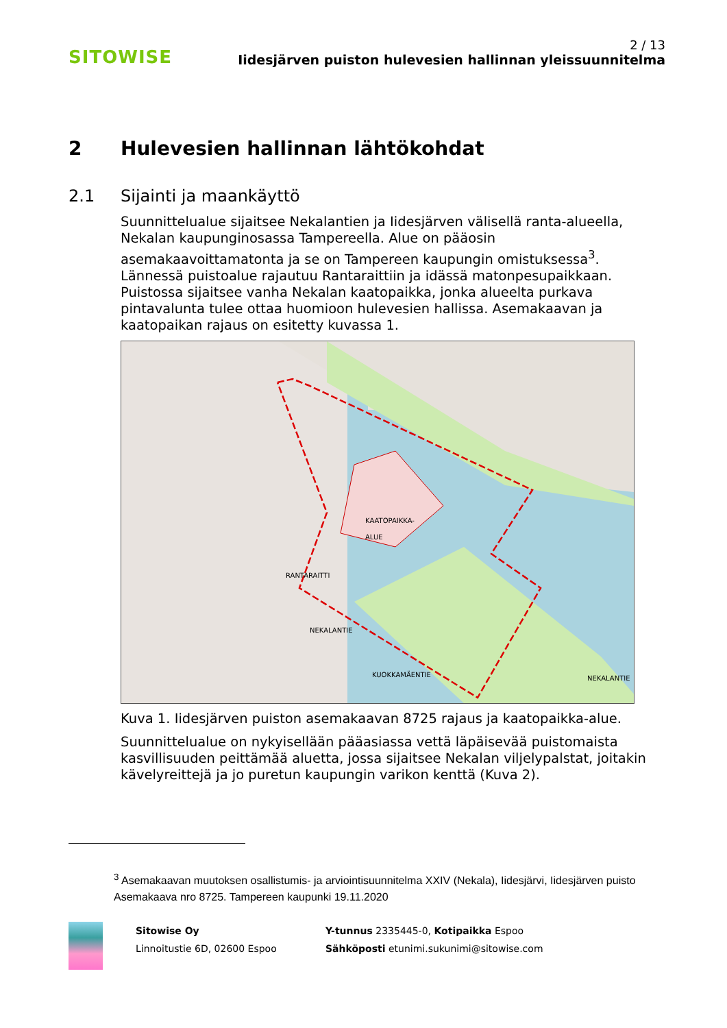SITOWISE
2 / 13
Iidesjärven puiston hulevesien hallinnan yleissuunnitelma
2 Hulevesien hallinnan lähtökohdat
2.1 Sijainti ja maankäyttö
Suunnittelualue sijaitsee Nekalantien ja Iidesjärven välisellä ranta-alueella, Nekalan kaupunginosassa Tampereella. Alue on pääosin asemakaavoittamatonta ja se on Tampereen kaupungin omistuksessa<sup>3</sup>. Lännessä puistoalue rajautuu Rantaraittiin ja idässä matonpesupaikkaan. Puistossa sijaitsee vanha Nekalan kaatopaikka, jonka alueelta purkava pintavalunta tulee ottaa huomioon hulevesien hallissa. Asemakaavan ja kaatopaikan rajaus on esitetty kuvassa 1.
KAATOPAIKKA-
ALUE
RANTARAITTI
NEKALANTIE
KUOKKAMÄENTIE NEKALANTIE
Kuva 1. Iidesjärven puiston asemakaavan 8725 rajaus ja kaatopaikka-alue.
Suunnittelualue on nykyisellään pääasiassa vettä läpäisevää puistomaista kasvillisuuden peittämää aluetta, jossa sijaitsee Nekalan viljelypalstat, joitakin kävelyreittejä ja jo puretun kaupungin varikon kenttä (Kuva 2).
<sup>3</sup> Asemakaavan muutoksen osallistumis- ja arviointisuunnitelma XXIV (Nekala), Iidesjärvi, Iidesjärven puisto Asemakaava nro 8725. Tampereen kaupunki 19.11.2020
Sitowise Oy
Linnoitustie 6D, 02600 Espoo
Y-tunnus 2335445-0, Kotipaikka Espoo
Sähköposti etunimi.sukunimi@sitowise.com